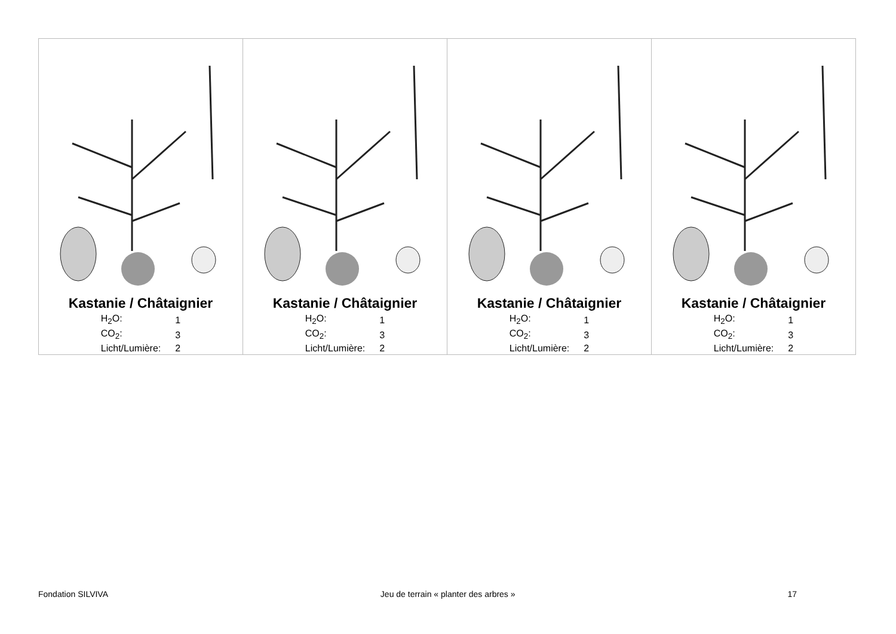| Kastanie / Châtaignier / H<sub>2</sub>O: / 1 / / CO<sub>2</sub>: / 3 / / Licht/Lumière: / 2 / | Kastanie / Châtaignier / H<sub>2</sub>O: / 1 / / CO<sub>2</sub>: / 3 / / Licht/Lumière: / 2 / | Kastanie / Châtaignier / H<sub>2</sub>O: / 1 / / CO<sub>2</sub>: / 3 / / Licht/Lumière: / 2 / | Kastanie / Châtaignier / H<sub>2</sub>O: / 1 / / CO<sub>2</sub>: / 3 / / Licht/Lumière: / 2 / |
Fondation SILVIVA Jeu de terrain « planter des arbres » 17